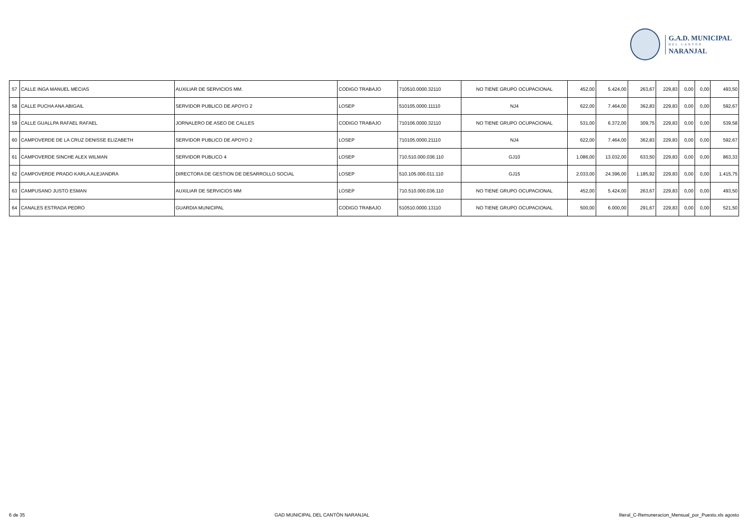G.A.D. MUNICIPAL
DEL CANTÓN
NARANJAL
| 57 | CALLE INGA MANUEL MECIAS | AUXILIAR DE SERVICIOS MM. | CODIGO TRABAJO | 710510.0000.32110 | NO TIENE GRUPO OCUPACIONAL | 452,00 | 5.424,00 | 263,67 | 229,83 | 0,00 | 0,00 | 493,50 |
| 58 | CALLE PUCHA ANA ABIGAIL | SERVIDOR PUBLICO DE APOYO 2 | LOSEP | 510105.0000.11110 | NJ4 | 622,00 | 7.464,00 | 362,83 | 229,83 | 0,00 | 0,00 | 592,67 |
| 59 | CALLE GUALLPA RAFAEL RAFAEL | JORNALERO DE ASEO DE CALLES | CODIGO TRABAJO | 710106.0000.32110 | NO TIENE GRUPO OCUPACIONAL | 531,00 | 6.372,00 | 309,75 | 229,83 | 0,00 | 0,00 | 539,58 |
| 60 | CAMPOVERDE DE LA CRUZ DENISSE ELIZABETH | SERVIDOR PUBLICO DE APOYO 2 | LOSEP | 710105.0000.21110 | NJ4 | 622,00 | 7.464,00 | 362,83 | 229,83 | 0,00 | 0,00 | 592,67 |
| 61 | CAMPOVERDE SINCHE ALEX WILMAN | SERVIDOR PUBLICO 4 | LOSEP | 710.510.000.036.110 | GJ10 | 1.086,00 | 13.032,00 | 633,50 | 229,83 | 0,00 | 0,00 | 863,33 |
| 62 | CAMPOVERDE PRADO KARLA ALEJANDRA | DIRECTORA DE GESTION DE DESARROLLO SOCIAL | LOSEP | 510.105.000.011.110 | GJ15 | 2.033,00 | 24.396,00 | 1.185,92 | 229,83 | 0,00 | 0,00 | 1.415,75 |
| 63 | CAMPUSANO JUSTO ESMAN | AUXILIAR DE SERVICIOS MM | LOSEP | 710.510.000.036.110 | NO TIENE GRUPO OCUPACIONAL | 452,00 | 5.424,00 | 263,67 | 229,83 | 0,00 | 0,00 | 493,50 |
| 64 | CANALES ESTRADA PEDRO | GUARDIA MUNICIPAL | CODIGO TRABAJO | 510510.0000.13110 | NO TIENE GRUPO OCUPACIONAL | 500,00 | 6.000,00 | 291,67 | 229,83 | 0,00 | 0,00 | 521,50 |
6 de 35 GAD MUNICIPAL DEL CANTÓN NARANJAL literal_C-Remuneracion_Mensual_por_Puesto.xls agosto